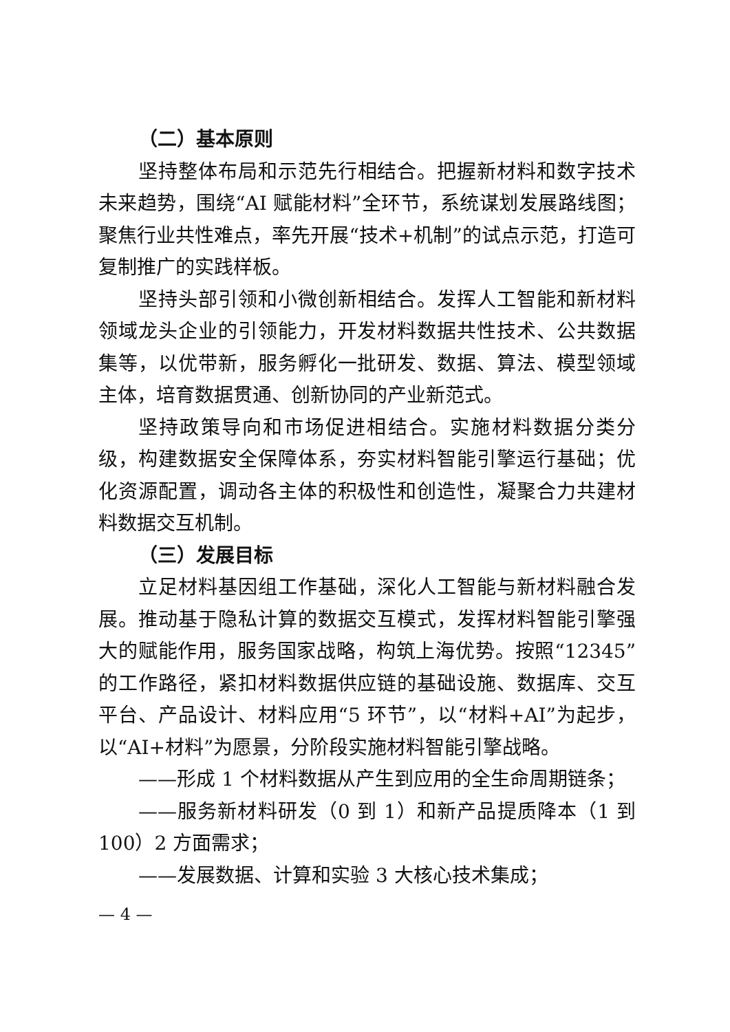（二）基本原则
坚持整体布局和示范先行相结合。把握新材料和数字技术未来趋势，围绕“AI 赋能材料”全环节，系统谋划发展路线图；聚焦行业共性难点，率先开展“技术+机制”的试点示范，打造可复制推广的实践样板。
坚持头部引领和小微创新相结合。发挥人工智能和新材料领域龙头企业的引领能力，开发材料数据共性技术、公共数据集等，以优带新，服务孵化一批研发、数据、算法、模型领域主体，培育数据贯通、创新协同的产业新范式。
坚持政策导向和市场促进相结合。实施材料数据分类分级，构建数据安全保障体系，夯实材料智能引擎运行基础；优化资源配置，调动各主体的积极性和创造性，凝聚合力共建材料数据交互机制。
（三）发展目标
立足材料基因组工作基础，深化人工智能与新材料融合发展。推动基于隐私计算的数据交互模式，发挥材料智能引擎强大的赋能作用，服务国家战略，构筑上海优势。按照“12345”的工作路径，紧扣材料数据供应链的基础设施、数据库、交互平台、产品设计、材料应用“5 环节”，以“材料+AI”为起步，以“AI+材料”为愿景，分阶段实施材料智能引擎战略。
——形成 1 个材料数据从产生到应用的全生命周期链条；
——服务新材料研发（0 到 1）和新产品提质降本（1 到 100）2 方面需求；
——发展数据、计算和实验 3 大核心技术集成；
— 4 —